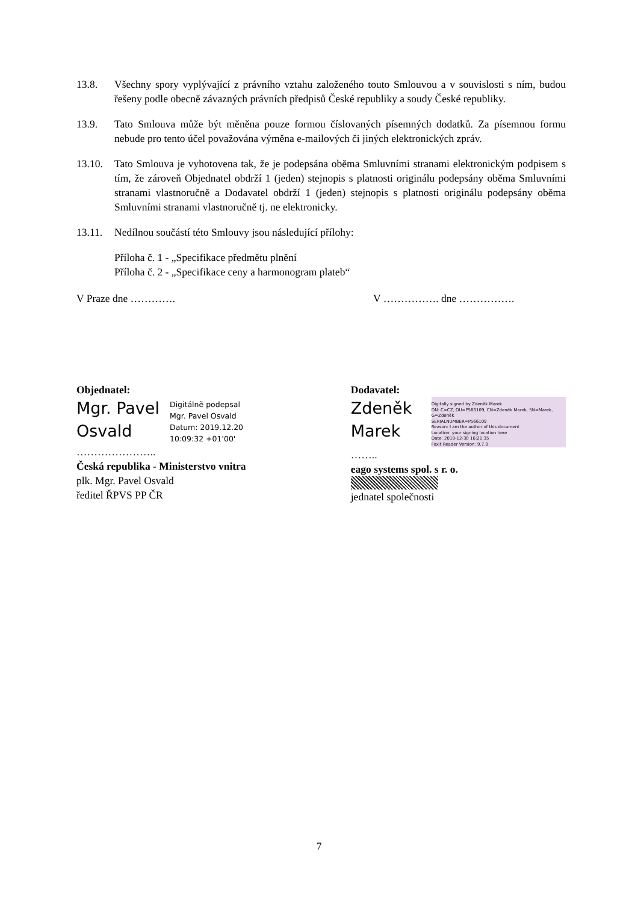13.8. Všechny spory vyplývající z právního vztahu založeného touto Smlouvou a v souvislosti s ním, budou řešeny podle obecně závazných právních předpisů České republiky a soudy České republiky.
13.9. Tato Smlouva může být měněna pouze formou číslovaných písemných dodatků. Za písemnou formu nebude pro tento účel považována výměna e-mailových či jiných elektronických zpráv.
13.10. Tato Smlouva je vyhotovena tak, že je podepsána oběma Smluvními stranami elektronickým podpisem s tím, že zároveň Objednatel obdrží 1 (jeden) stejnopis s platnosti originálu podepsány oběma Smluvními stranami vlastnoručně a Dodavatel obdrží 1 (jeden) stejnopis s platnosti originálu podepsány oběma Smluvními stranami vlastnoručně tj. ne elektronicky.
13.11. Nedílnou součástí této Smlouvy jsou následující přílohy:
Příloha č. 1 - „Specifikace předmětu plnění
Příloha č. 2 - „Specifikace ceny a harmonogram plateb“
V Praze dne …………. V ……………. dne …………….
Objednatel:
Mgr. Pavel Osvald
Digitálně podepsal
Mgr. Pavel Osvald
Datum: 2019.12.20
10:09:32 +01'00'
…………………..
Česká republika - Ministerstvo vnitra
plk. Mgr. Pavel Osvald
ředitel ŘPVS PP ČR
Dodavatel:
Zdeněk Marek
Digitally signed by Zdeněk Marek
DN: C=CZ, OU=P566109, CN=Zdeněk Marek, SN=Marek, G=Zdeněk
SERIALNUMBER=P566109
Reason: I am the author of this document
Location: your signing location here
Date: 2019-12-30 16:21:35
Foxit Reader Version: 9.7.0
……..
eago systems spol. s r. o.
jednatel společnosti
7